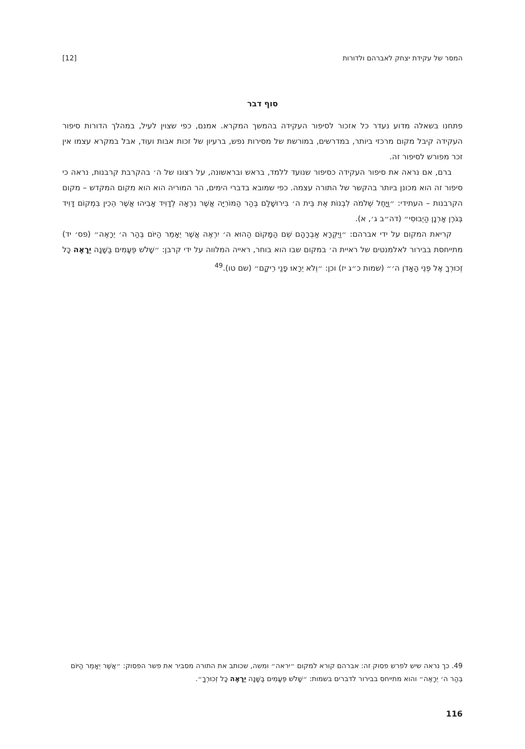המסר של עקידת יצחק לאברהם ולדורות [12]
סוף דבר
פתחנו בשאלה מדוע נעדר כל אזכור לסיפור העקידה בהמשך המקרא. אמנם, כפי שצוין לעיל, במהלך הדורות סיפור העקידה קיבל מקום מרכזי ביותר, במדרשים, במורשת של מסירות נפש, ברעיון של זכות אבות ועוד, אבל במקרא עצמו אין זכר מפורש לסיפור זה.
ברם, אם נראה את סיפור העקידה כסיפור שנועד ללמד, בראש ובראשונה, על רצונו של ה׳ בהקרבת קרבנות, נראה כי סיפור זה הוא מכונן ביותר בהקשר של התורה עצמה. כפי שמובא בדברי הימים, הר המוריה הוא הוא מקום המקדש – מקום הקרבנות – העתידי: ״וַיָּחֶל שְׁלֹמֹה לִבְנוֹת אֶת בֵּית ה׳ בִּירוּשָׁלַם בְּהַר הַמּוֹרִיָּה אֲשֶׁר נִרְאָה לְדָוִיד אָבִיהוּ אֲשֶׁר הֵכִין בִּמְקוֹם דָּוִיד בְּגֹרֶן אָרְנָן הַיְבוּסִי״ (דה״ב ג׳, א).
קריאת המקום על ידי אברהם: ״וַיִּקְרָא אַבְרָהָם שֵׁם הַמָּקוֹם הַהוּא ה׳ יִרְאֶה אֲשֶׁר יֵאָמֵר הַיּוֹם בְּהַר ה׳ יֵרָאֶה״ (פס׳ יד) מתייחסת בבירור לאלמנטים של ראיית ה׳ במקום שבו הוא בוחר, ראייה המלווה על ידי קרבן: ״שָׁלֹשׁ פְּעָמִים בַּשָּׁנָה יֵרָאֶה כָּל זְכוּרְךָ אֶל פְּנֵי הָאָדֹן ה׳״ (שמות כ״ג יז) וכן: ״וְלֹא יֵרָאוּ פָנַי רֵיקָם״ (שם טו).<sup>49</sup>
49. כך נראה שיש לפרש פסוק זה: אברהם קורא למקום ״יראה״ ומשה, שכותב את התורה מסביר את פשר הפסוק: ״אֲשֶׁר יֵאָמֵר הַיּוֹם בְּהַר ה׳ יֵרָאֶה״ והוא מתייחס בבירור לדברים בשמות: ״שָׁלֹשׁ פְּעָמִים בַּשָּׁנָה יֵרָאֶה כָּל זְכוּרְךָ״.
116